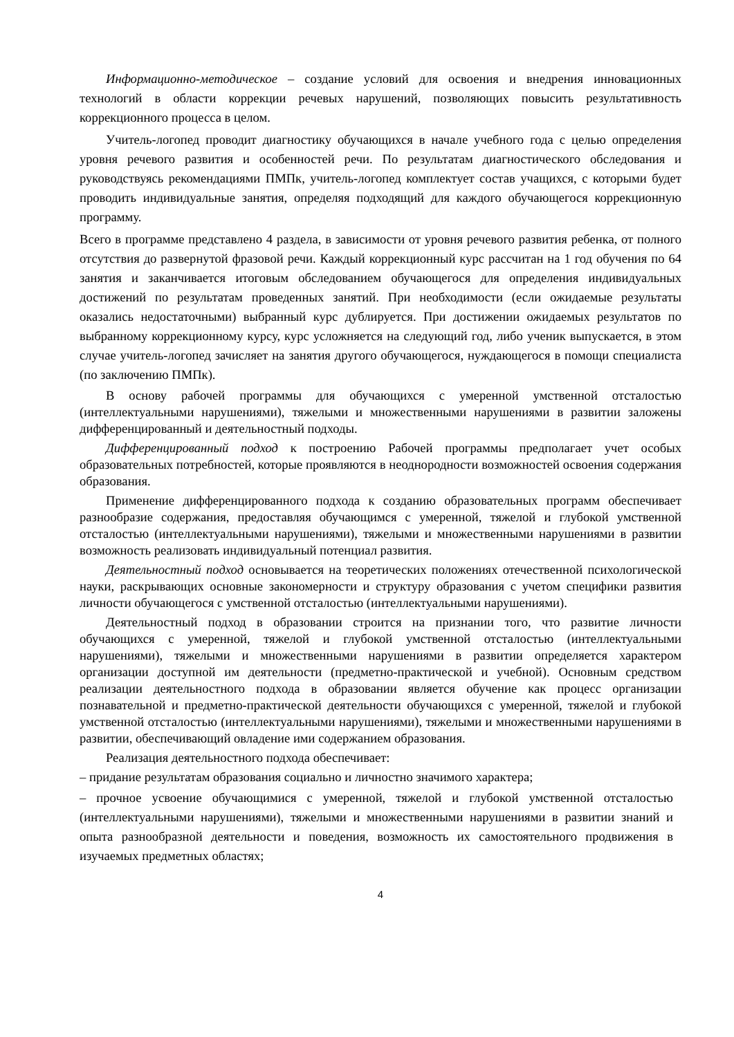Информационно-методическое – создание условий для освоения и внедрения инновационных технологий в области коррекции речевых нарушений, позволяющих повысить результативность коррекционного процесса в целом.
Учитель-логопед проводит диагностику обучающихся в начале учебного года с целью определения уровня речевого развития и особенностей речи. По результатам диагностического обследования и руководствуясь рекомендациями ПМПк, учитель-логопед комплектует состав учащихся, с которыми будет проводить индивидуальные занятия, определяя подходящий для каждого обучающегося коррекционную программу.
Всего в программе представлено 4 раздела, в зависимости от уровня речевого развития ребенка, от полного отсутствия до развернутой фразовой речи. Каждый коррекционный курс рассчитан на 1 год обучения по 64 занятия и заканчивается итоговым обследованием обучающегося для определения индивидуальных достижений по результатам проведенных занятий. При необходимости (если ожидаемые результаты оказались недостаточными) выбранный курс дублируется. При достижении ожидаемых результатов по выбранному коррекционному курсу, курс усложняется на следующий год, либо ученик выпускается, в этом случае учитель-логопед зачисляет на занятия другого обучающегося, нуждающегося в помощи специалиста (по заключению ПМПк).
В основу рабочей программы для обучающихся с умеренной умственной отсталостью (интеллектуальными нарушениями), тяжелыми и множественными нарушениями в развитии заложены дифференцированный и деятельностный подходы.
Дифференцированный подход к построению Рабочей программы предполагает учет особых образовательных потребностей, которые проявляются в неоднородности возможностей освоения содержания образования.
Применение дифференцированного подхода к созданию образовательных программ обеспечивает разнообразие содержания, предоставляя обучающимся с умеренной, тяжелой и глубокой умственной отсталостью (интеллектуальными нарушениями), тяжелыми и множественными нарушениями в развитии возможность реализовать индивидуальный потенциал развития.
Деятельностный подход основывается на теоретических положениях отечественной психологической науки, раскрывающих основные закономерности и структуру образования с учетом специфики развития личности обучающегося с умственной отсталостью (интеллектуальными нарушениями).
Деятельностный подход в образовании строится на признании того, что развитие личности обучающихся с умеренной, тяжелой и глубокой умственной отсталостью (интеллектуальными нарушениями), тяжелыми и множественными нарушениями в развитии определяется характером организации доступной им деятельности (предметно-практической и учебной). Основным средством реализации деятельностного подхода в образовании является обучение как процесс организации познавательной и предметно-практической деятельности обучающихся с умеренной, тяжелой и глубокой умственной отсталостью (интеллектуальными нарушениями), тяжелыми и множественными нарушениями в развитии, обеспечивающий овладение ими содержанием образования.
Реализация деятельностного подхода обеспечивает:
– придание результатам образования социально и личностно значимого характера;
– прочное усвоение обучающимися с умеренной, тяжелой и глубокой умственной отсталостью (интеллектуальными нарушениями), тяжелыми и множественными нарушениями в развитии знаний и опыта разнообразной деятельности и поведения, возможность их самостоятельного продвижения в изучаемых предметных областях;
4